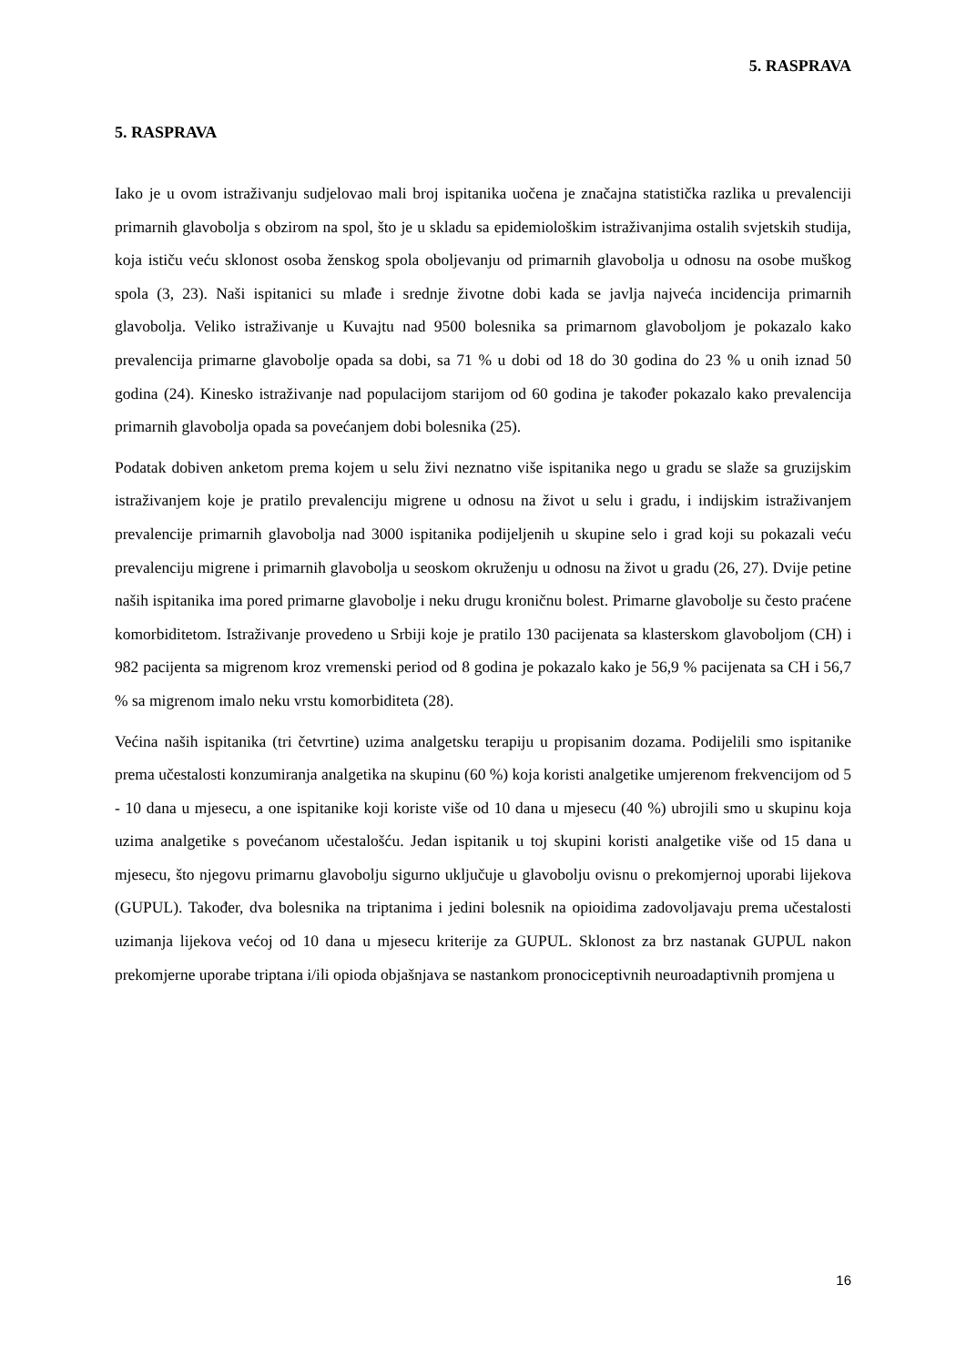5. RASPRAVA
5. RASPRAVA
Iako je u ovom istraživanju sudjelovao mali broj ispitanika uočena je značajna statistička razlika u prevalenciji primarnih glavobolja s obzirom na spol, što je u skladu sa epidemiološkim istraživanjima ostalih svjetskih studija, koja ističu veću sklonost osoba ženskog spola oboljevanju od primarnih glavobolja u odnosu na osobe muškog spola (3, 23). Naši ispitanici su mlađe i srednje životne dobi kada se javlja najveća incidencija primarnih glavobolja. Veliko istraživanje u Kuvajtu nad 9500 bolesnika sa primarnom glavoboljom je pokazalo kako prevalencija primarne glavobolje opada sa dobi, sa 71 % u dobi od 18 do 30 godina do 23 % u onih iznad 50 godina (24). Kinesko istraživanje nad populacijom starijom od 60 godina je također pokazalo kako prevalencija primarnih glavobolja opada sa povećanjem dobi bolesnika (25).
Podatak dobiven anketom prema kojem u selu živi neznatno više ispitanika nego u gradu se slaže sa gruzijskim istraživanjem koje je pratilo prevalenciju migrene u odnosu na život u selu i gradu, i indijskim istraživanjem prevalencije primarnih glavobolja nad 3000 ispitanika podijeljenih u skupine selo i grad koji su pokazali veću prevalenciju migrene i primarnih glavobolja u seoskom okruženju u odnosu na život u gradu (26, 27). Dvije petine naših ispitanika ima pored primarne glavobolje i neku drugu kroničnu bolest. Primarne glavobolje su često praćene komorbiditetom. Istraživanje provedeno u Srbiji koje je pratilo 130 pacijenata sa klasterskom glavoboljom (CH) i 982 pacijenta sa migrenom kroz vremenski period od 8 godina je pokazalo kako je 56,9 % pacijenata sa CH i 56,7 % sa migrenom imalo neku vrstu komorbiditeta (28).
Većina naših ispitanika (tri četvrtine) uzima analgetsku terapiju u propisanim dozama. Podijelili smo ispitanike prema učestalosti konzumiranja analgetika na skupinu (60 %) koja koristi analgetike umjerenom frekvencijom od 5 - 10 dana u mjesecu, a one ispitanike koji koriste više od 10 dana u mjesecu (40 %) ubrojili smo u skupinu koja uzima analgetike s povećanom učestalošću. Jedan ispitanik u toj skupini koristi analgetike više od 15 dana u mjesecu, što njegovu primarnu glavobolju sigurno uključuje u glavobolju ovisnu o prekomjernoj uporabi lijekova (GUPUL). Također, dva bolesnika na triptanima i jedini bolesnik na opioidima zadovoljavaju prema učestalosti uzimanja lijekova većoj od 10 dana u mjesecu kriterije za GUPUL. Sklonost za brz nastanak GUPUL nakon prekomjerne uporabe triptana i/ili opioda objašnjava se nastankom pronociceptivnih neuroadaptivnih promjena u
16